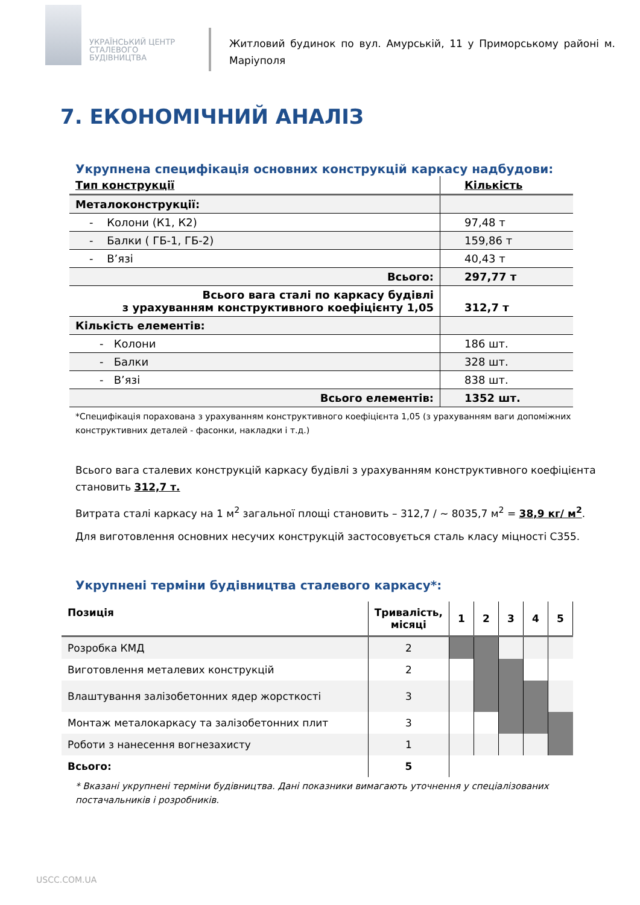УКРАЇНСЬКИЙ ЦЕНТР
СТАЛЕВОГО
БУДІВНИЦТВА
Житловий будинок по вул. Амурській, 11 у Приморському районі м. Маріуполя
7. ЕКОНОМІЧНИЙ АНАЛІЗ
Укрупнена специфікація основних конструкцій каркасу надбудови:
| Тип конструкції | Кількість |
| --- | --- |
| Металоконструкції: | |
| - Колони (К1, К2) | 97,48 т |
| - Балки ( ГБ-1, ГБ-2) | 159,86 т |
| - В’язі | 40,43 т |
| Всього: | 297,77 т |
| Всього вага сталі по каркасу будівлі з урахуванням конструктивного коефіцієнту 1,05 | 312,7 т |
| Кількість елементів: | |
| - Колони | 186 шт. |
| - Балки | 328 шт. |
| - В’язі | 838 шт. |
| Всього елементів: | 1352 шт. |
*Специфікація порахована з урахуванням конструктивного коефіцієнта 1,05 (з урахуванням ваги допоміжних конструктивних деталей - фасонки, накладки і т.д.)
Всього вага сталевих конструкцій каркасу будівлі з урахуванням конструктивного коефіцієнта становить 312,7 т.
Витрата сталі каркасу на 1 м<sup>2</sup> загальної площі становить – 312,7 / ~ 8035,7 м<sup>2</sup> = 38,9 кг/ м<sup>2</sup>.
Для виготовлення основних несучих конструкцій застосовується сталь класу міцності С355.
Укрупнені терміни будівництва сталевого каркасу*:
| Позиція | Тривалість, місяці | 1 | 2 | 3 | 4 | 5 |
| --- | --- | --- | --- | --- | --- | --- |
| Розробка КМД | 2 | | | | | |
| Виготовлення металевих конструкцій | 2 | | | | | |
| Влаштування залізобетонних ядер жорсткості | 3 | | | | | |
| Монтаж металокаркасу та залізобетонних плит | 3 | | | | | |
| Роботи з нанесення вогнезахисту | 1 | | | | | |
| Всього: | 5 | | | | | |
* Вказані укрупнені терміни будівництва. Дані показники вимагають уточнення у спеціалізованих постачальників і розробників.
USCC.COM.UA